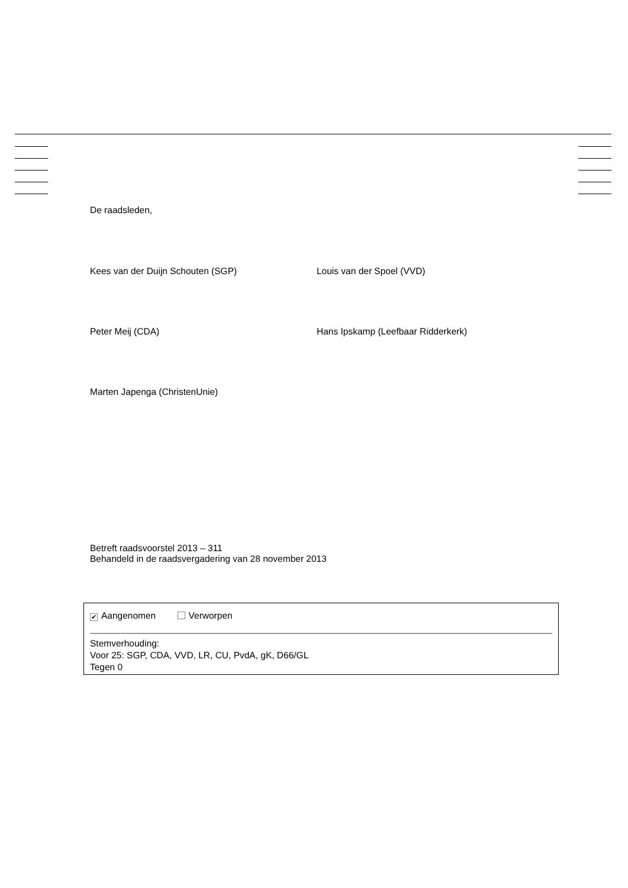De raadsleden,
Kees van der Duijn Schouten (SGP)
Louis van der Spoel (VVD)
Peter Meij (CDA)
Hans Ipskamp (Leefbaar Ridderkerk)
Marten Japenga (ChristenUnie)
Betreft raadsvoorstel 2013 – 311
Behandeld in de raadsvergadering van 28 november 2013
✔ Aangenomen Verworpen
Stemverhouding:
Voor 25: SGP, CDA, VVD, LR, CU, PvdA, gK, D66/GL
Tegen 0